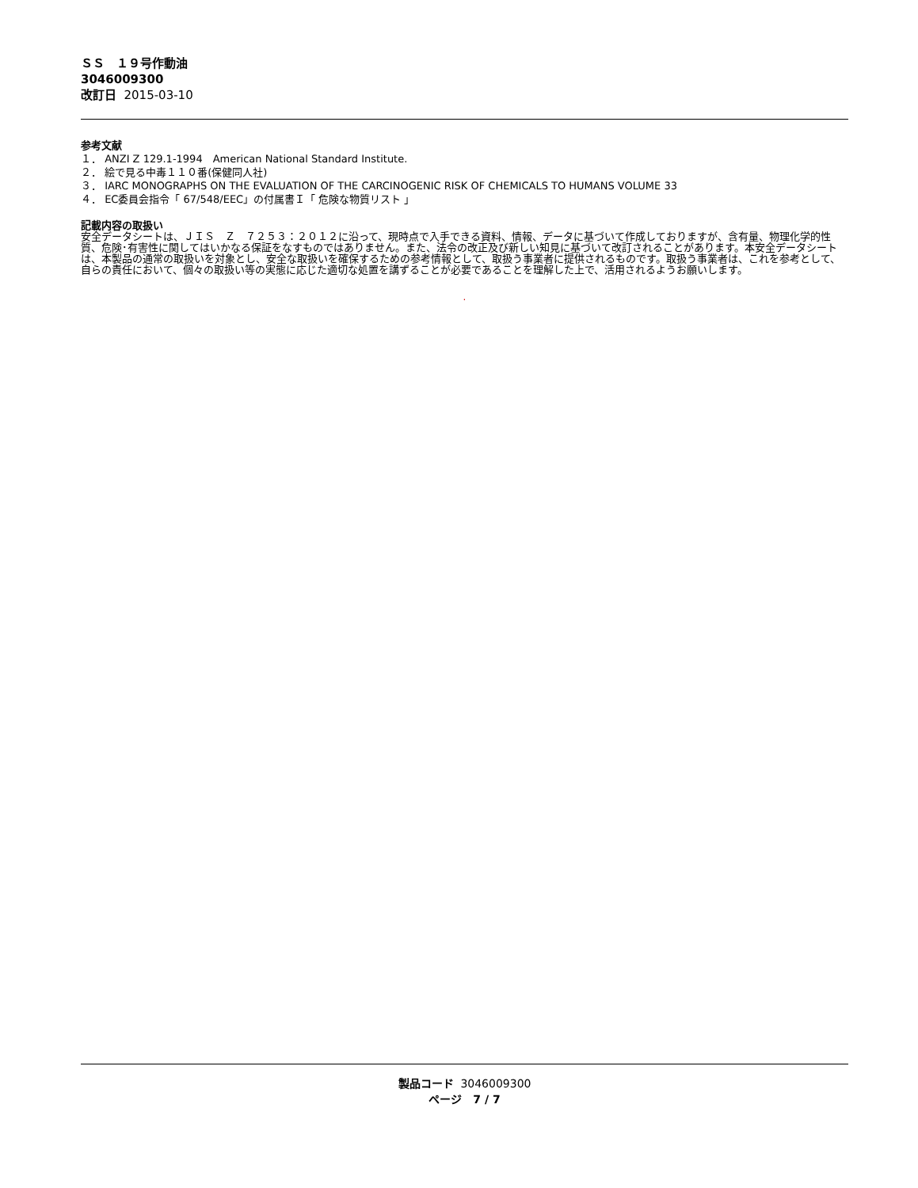ＳＳ　１９号作動油
3046009300
改訂日 2015-03-10
参考文献
１． ANZI Z 129.1-1994　American National Standard Institute.
２． 絵で見る中毒１１０番(保健同人社)
３． IARC MONOGRAPHS ON THE EVALUATION OF THE CARCINOGENIC RISK OF CHEMICALS TO HUMANS VOLUME 33
４． EC委員会指令「 67/548/EEC」の付属書Ｉ「 危険な物質リスト 」
記載内容の取扱い
安全データシートは、ＪＩＳ　Ｚ　７２５３：２０１２に沿って、現時点で入手できる資料、情報、データに基づいて作成しておりますが、含有量、物理化学的性質、危険･有害性に関してはいかなる保証をなすものではありません。また、法令の改正及び新しい知見に基づいて改訂されることがあります。本安全データシートは、本製品の通常の取扱いを対象とし、安全な取扱いを確保するための参考情報として、取扱う事業者に提供されるものです。取扱う事業者は、これを参考として、自らの責任において、個々の取扱い等の実態に応じた適切な処置を講ずることが必要であることを理解した上で、活用されるようお願いします。
.
製品コード 3046009300
ページ　7 / 7